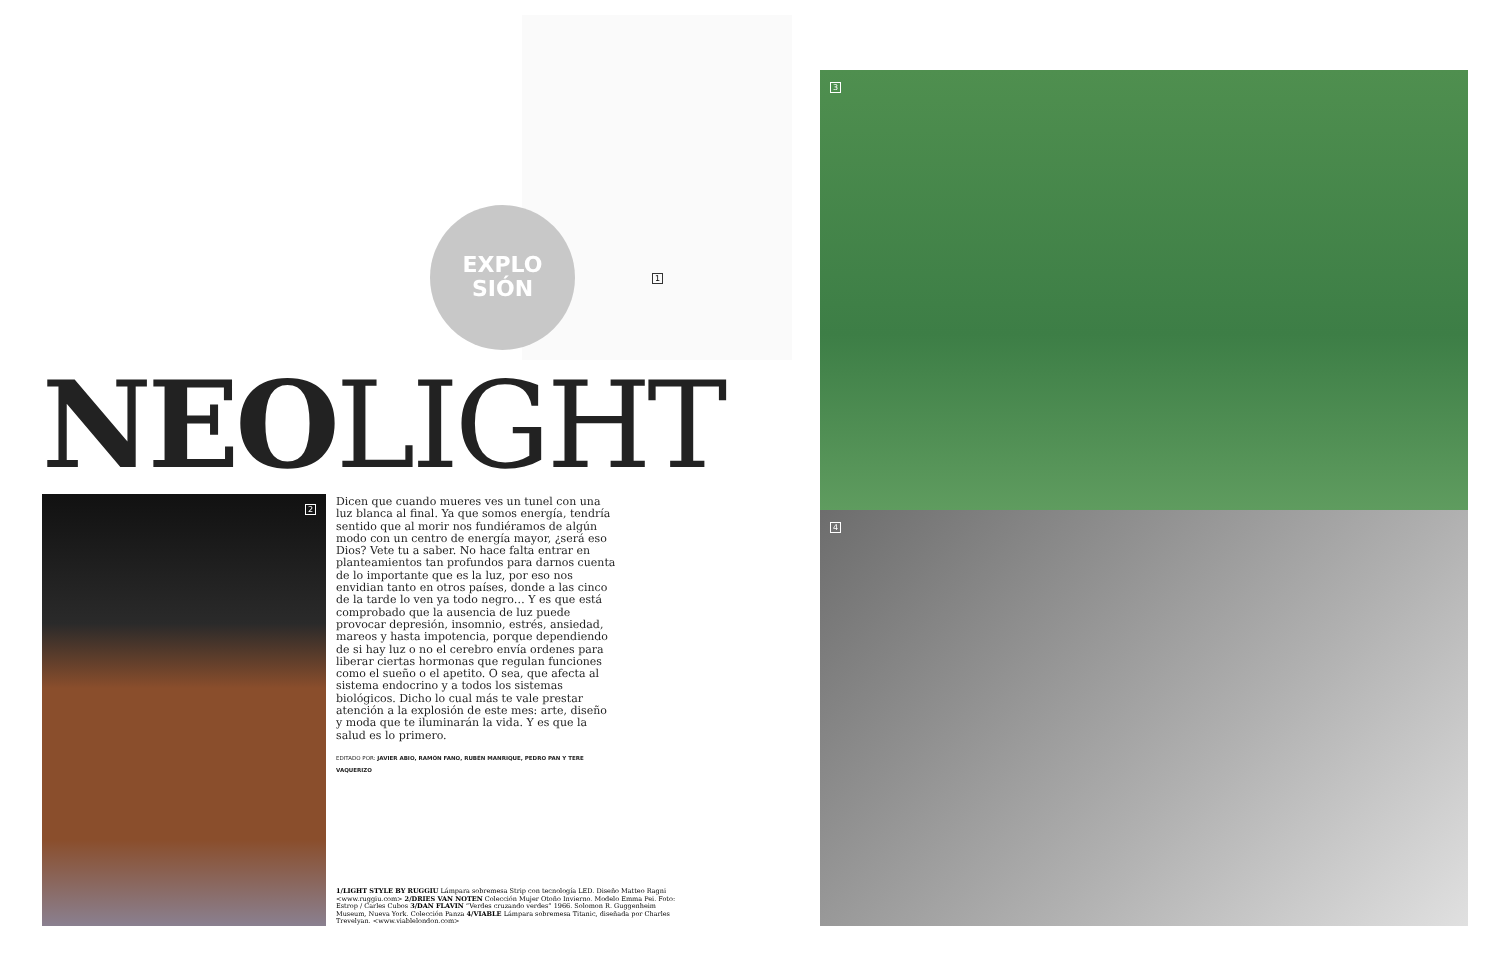1
EXPLO
SIÓN
NEOLIGHT 2
Dicen que cuando mueres ves un tunel con una luz blanca al final. Ya que somos energía, tendría sentido que al morir nos fundiéramos de algún modo con un centro de energía mayor, ¿será eso Dios? Vete tu a saber. No hace falta entrar en planteamientos tan profundos para darnos cuenta de lo importante que es la luz, por eso nos envidian tanto en otros países, donde a las cinco de la tarde lo ven ya todo negro… Y es que está comprobado que la ausencia de luz puede provocar depresión, insomnio, estrés, ansiedad, mareos y hasta impotencia, porque dependiendo de si hay luz o no el cerebro envía ordenes para liberar ciertas hormonas que regulan funciones como el sueño o el apetito. O sea, que afecta al sistema endocrino y a todos los sistemas biológicos. Dicho lo cual más te vale prestar atención a la explosión de este mes: arte, diseño y moda que te iluminarán la vida. Y es que la salud es lo primero.
EDITADO POR: JAVIER ABIO, RAMÓN FANO, RUBÉN MANRIQUE, PEDRO PAN Y TERE VAQUERIZO
1/LIGHT STYLE BY RUGGIU Lámpara sobremesa Strip con tecnología LED. Diseño Matteo Ragni <www.ruggiu.com> 2/DRIES VAN NOTEN Colección Mujer Otoño Invierno. Modelo Emma Pei. Foto: Estrop / Carles Cubos 3/DAN FLAVIN “Verdes cruzando verdes” 1966. Solomon R. Guggenheim Museum, Nueva York. Colección Panza 4/VIABLE Lámpara sobremesa Titanic, diseñada por Charles Trevelyan. <www.viablelondon.com>
3
4